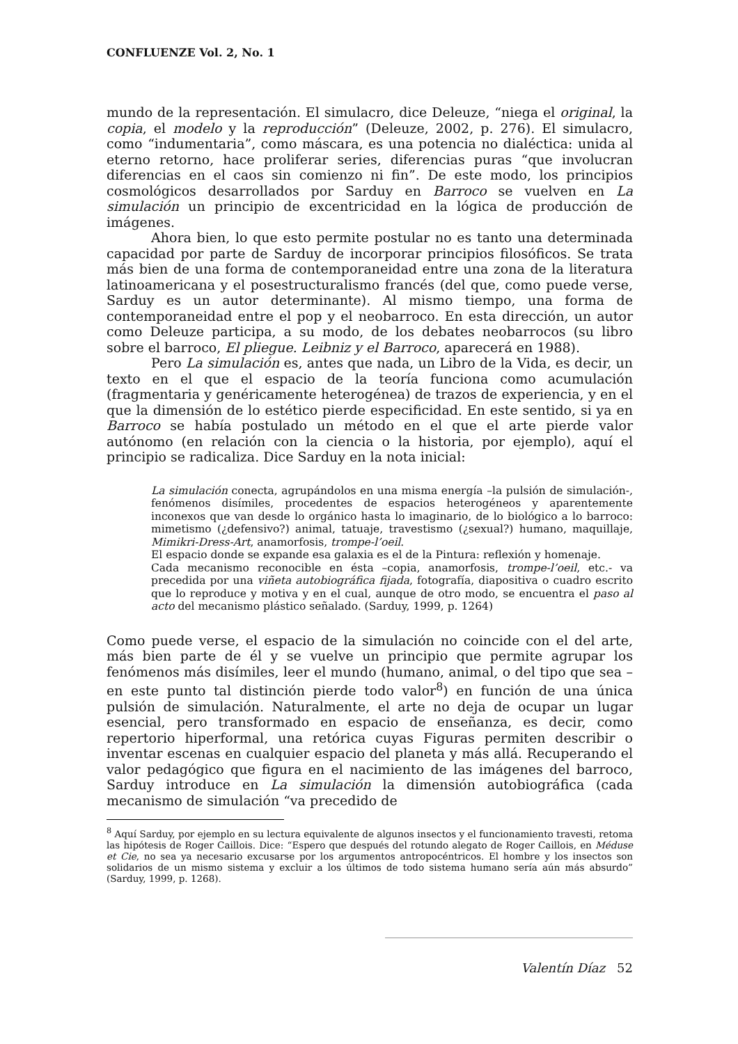CONFLUENZE Vol. 2, No. 1
mundo de la representación. El simulacro, dice Deleuze, “niega el original, la copia, el modelo y la reproducción” (Deleuze, 2002, p. 276). El simulacro, como “indumentaria”, como máscara, es una potencia no dialéctica: unida al eterno retorno, hace proliferar series, diferencias puras “que involucran diferencias en el caos sin comienzo ni fin”. De este modo, los principios cosmológicos desarrollados por Sarduy en Barroco se vuelven en La simulación un principio de excentricidad en la lógica de producción de imágenes.
Ahora bien, lo que esto permite postular no es tanto una determinada capacidad por parte de Sarduy de incorporar principios filosóficos. Se trata más bien de una forma de contemporaneidad entre una zona de la literatura latinoamericana y el posestructuralismo francés (del que, como puede verse, Sarduy es un autor determinante). Al mismo tiempo, una forma de contemporaneidad entre el pop y el neobarroco. En esta dirección, un autor como Deleuze participa, a su modo, de los debates neobarrocos (su libro sobre el barroco, El pliegue. Leibniz y el Barroco, aparecerá en 1988).
Pero La simulación es, antes que nada, un Libro de la Vida, es decir, un texto en el que el espacio de la teoría funciona como acumulación (fragmentaria y genéricamente heterogénea) de trazos de experiencia, y en el que la dimensión de lo estético pierde especificidad. En este sentido, si ya en Barroco se había postulado un método en el que el arte pierde valor autónomo (en relación con la ciencia o la historia, por ejemplo), aquí el principio se radicaliza. Dice Sarduy en la nota inicial:
La simulación conecta, agrupándolos en una misma energía –la pulsión de simulación-, fenómenos disímiles, procedentes de espacios heterogéneos y aparentemente inconexos que van desde lo orgánico hasta lo imaginario, de lo biológico a lo barroco: mimetismo (¿defensivo?) animal, tatuaje, travestismo (¿sexual?) humano, maquillaje, Mimikri-Dress-Art, anamorfosis, trompe-l’oeil.
El espacio donde se expande esa galaxia es el de la Pintura: reflexión y homenaje.
Cada mecanismo reconocible en ésta –copia, anamorfosis, trompe-l’oeil, etc.- va precedida por una viñeta autobiográfica fijada, fotografía, diapositiva o cuadro escrito que lo reproduce y motiva y en el cual, aunque de otro modo, se encuentra el paso al acto del mecanismo plástico señalado. (Sarduy, 1999, p. 1264)
Como puede verse, el espacio de la simulación no coincide con el del arte, más bien parte de él y se vuelve un principio que permite agrupar los fenómenos más disímiles, leer el mundo (humano, animal, o del tipo que sea –en este punto tal distinción pierde todo valor<sup>8</sup>) en función de una única pulsión de simulación. Naturalmente, el arte no deja de ocupar un lugar esencial, pero transformado en espacio de enseñanza, es decir, como repertorio hiperformal, una retórica cuyas Figuras permiten describir o inventar escenas en cualquier espacio del planeta y más allá. Recuperando el valor pedagógico que figura en el nacimiento de las imágenes del barroco, Sarduy introduce en La simulación la dimensión autobiográfica (cada mecanismo de simulación “va precedido de
<sup>8</sup> Aquí Sarduy, por ejemplo en su lectura equivalente de algunos insectos y el funcionamiento travesti, retoma las hipótesis de Roger Caillois. Dice: “Espero que después del rotundo alegato de Roger Caillois, en Méduse et Cie, no sea ya necesario excusarse por los argumentos antropocéntricos. El hombre y los insectos son solidarios de un mismo sistema y excluir a los últimos de todo sistema humano sería aún más absurdo” (Sarduy, 1999, p. 1268).
Valentín Díaz 52